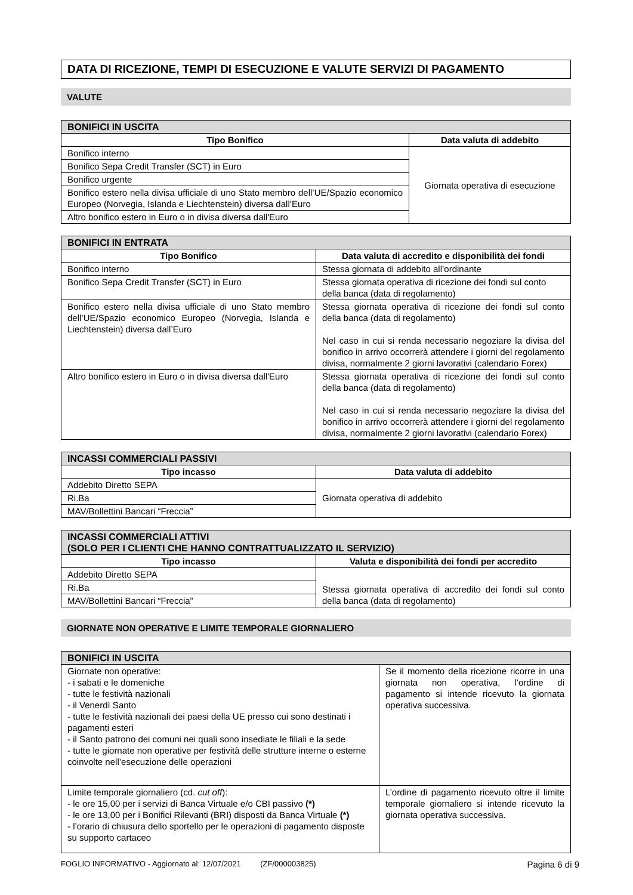DATA DI RICEZIONE, TEMPI DI ESECUZIONE E VALUTE SERVIZI DI PAGAMENTO
VALUTE
| BONIFICI IN USCITA | |
| --- | --- |
| Tipo Bonifico | Data valuta di addebito |
| Bonifico interno | Giornata operativa di esecuzione |
| Bonifico Sepa Credit Transfer (SCT) in Euro | |
| Bonifico urgente | |
| Bonifico estero nella divisa ufficiale di uno Stato membro dell’UE/Spazio economico Europeo (Norvegia, Islanda e Liechtenstein) diversa dall’Euro | |
| Altro bonifico estero in Euro o in divisa diversa dall'Euro | |
| BONIFICI IN ENTRATA | |
| --- | --- |
| Tipo Bonifico | Data valuta di accredito e disponibilità dei fondi |
| Bonifico interno | Stessa giornata di addebito all’ordinante |
| Bonifico Sepa Credit Transfer (SCT) in Euro | Stessa giornata operativa di ricezione dei fondi sul conto della banca (data di regolamento) |
| Bonifico estero nella divisa ufficiale di uno Stato membro dell’UE/Spazio economico Europeo (Norvegia, Islanda e Liechtenstein) diversa dall’Euro | Stessa giornata operativa di ricezione dei fondi sul conto della banca (data di regolamento) Nel caso in cui si renda necessario negoziare la divisa del bonifico in arrivo occorrerà attendere i giorni del regolamento divisa, normalmente 2 giorni lavorativi (calendario Forex) |
| Altro bonifico estero in Euro o in divisa diversa dall'Euro | Stessa giornata operativa di ricezione dei fondi sul conto della banca (data di regolamento) Nel caso in cui si renda necessario negoziare la divisa del bonifico in arrivo occorrerà attendere i giorni del regolamento divisa, normalmente 2 giorni lavorativi (calendario Forex) |
| INCASSI COMMERCIALI PASSIVI | |
| --- | --- |
| Tipo incasso | Data valuta di addebito |
| Addebito Diretto SEPA | Giornata operativa di addebito |
| Ri.Ba | |
| MAV/Bollettini Bancari “Freccia” | |
| INCASSI COMMERCIALI ATTIVI (SOLO PER I CLIENTI CHE HANNO CONTRATTUALIZZATO IL SERVIZIO) | |
| --- | --- |
| Tipo incasso | Valuta e disponibilità dei fondi per accredito |
| Addebito Diretto SEPA | Stessa giornata operativa di accredito dei fondi sul conto della banca (data di regolamento) |
| Ri.Ba | |
| MAV/Bollettini Bancari “Freccia” | |
GIORNATE NON OPERATIVE E LIMITE TEMPORALE GIORNALIERO
| BONIFICI IN USCITA | |
| --- | --- |
| Giornate non operative: - i sabati e le domeniche - tutte le festività nazionali - il Venerdì Santo - tutte le festività nazionali dei paesi della UE presso cui sono destinati i pagamenti esteri - il Santo patrono dei comuni nei quali sono insediate le filiali e la sede - tutte le giornate non operative per festività delle strutture interne o esterne coinvolte nell’esecuzione delle operazioni | Se il momento della ricezione ricorre in una giornata non operativa, l’ordine di pagamento si intende ricevuto la giornata operativa successiva. |
| Limite temporale giornaliero (cd. cut off ): - le ore 15,00 per i servizi di Banca Virtuale e/o CBI passivo (*) - le ore 13,00 per i Bonifici Rilevanti (BRI) disposti da Banca Virtuale (*) - l’orario di chiusura dello sportello per le operazioni di pagamento disposte su supporto cartaceo | L’ordine di pagamento ricevuto oltre il limite temporale giornaliero si intende ricevuto la giornata operativa successiva. |
FOGLIO INFORMATIVO - Aggiornato al: 12/07/2021 (ZF/000003825) Pagina 6 di 9